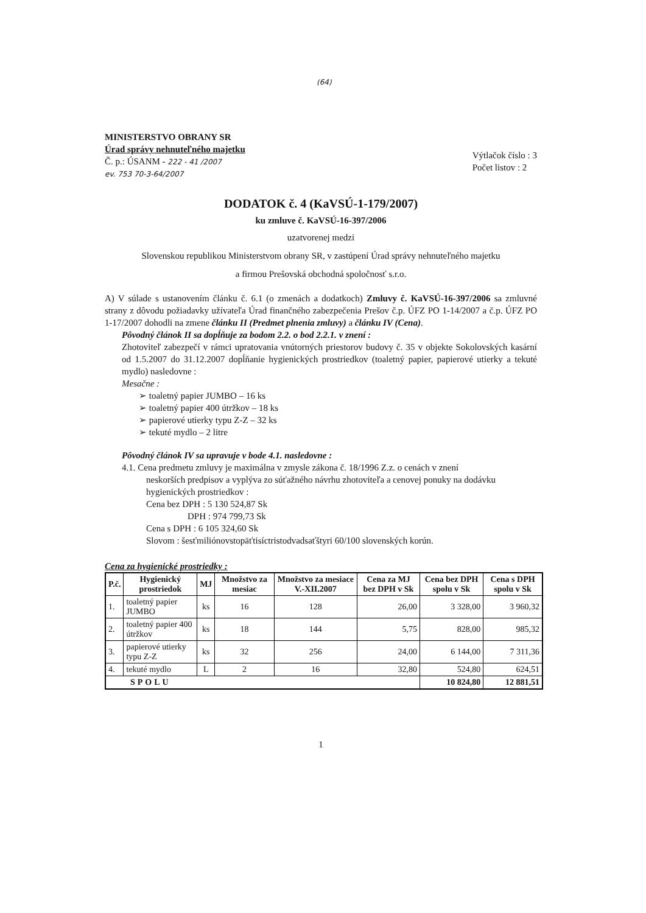(64)
MINISTERSTVO OBRANY SR
Úrad správy nehnuteľného majetku
Č. p.: ÚSANM - 222 - 41 /2007
ev. 753 70-3-64/2007
Výtlačok číslo : 3
Počet listov : 2
DODATOK č. 4 (KaVSÚ-1-179/2007)
ku zmluve č. KaVSÚ-16-397/2006
uzatvorenej medzi
Slovenskou republikou Ministerstvom obrany SR, v zastúpení Úrad správy nehnuteľného majetku
a firmou Prešovská obchodná spoločnosť s.r.o.
A) V súlade s ustanovením článku č. 6.1 (o zmenách a dodatkoch) Zmluvy č. KaVSÚ-16-397/2006 sa zmluvné strany z dôvodu požiadavky užívateľa Úrad finančného zabezpečenia Prešov č.p. ÚFZ PO 1-14/2007 a č.p. ÚFZ PO 1-17/2007 dohodli na zmene článku II (Predmet plnenia zmluvy) a článku IV (Cena).
Pôvodný článok II sa dopĺňuje za bodom 2.2. o bod 2.2.1. v znení :
Zhotoviteľ zabezpečí v rámci upratovania vnútorných priestorov budovy č. 35 v objekte Sokolovských kasární od 1.5.2007 do 31.12.2007 dopĺňanie hygienických prostriedkov (toaletný papier, papierové utierky a tekuté mydlo) nasledovne :
Mesačne :
➢ toaletný papier JUMBO – 16 ks
➢ toaletný papier 400 útržkov – 18 ks
➢ papierové utierky typu Z-Z – 32 ks
➢ tekuté mydlo – 2 litre
Pôvodný článok IV sa upravuje v bode 4.1. nasledovne :
4.1. Cena predmetu zmluvy je maximálna v zmysle zákona č. 18/1996 Z.z. o cenách v znení
neskorších predpisov a vyplýva zo súťažného návrhu zhotoviteľa a cenovej ponuky na dodávku hygienických prostriedkov :
Cena bez DPH : 5 130 524,87 Sk
DPH : 974 799,73 Sk
Cena s DPH : 6 105 324,60 Sk
Slovom : šesťmiliónovstopäťtisíctristodvadsaťštyri 60/100 slovenských korún.
Cena za hygienické prostriedky :
| P.č. | Hygienický prostriedok | MJ | Množstvo za mesiac | Množstvo za mesiace V.-XII.2007 | Cena za MJ bez DPH v Sk | Cena bez DPH spolu v Sk | Cena s DPH spolu v Sk |
| --- | --- | --- | --- | --- | --- | --- | --- |
| 1. | toaletný papier JUMBO | ks | 16 | 128 | 26,00 | 3 328,00 | 3 960,32 |
| 2. | toaletný papier 400 útržkov | ks | 18 | 144 | 5,75 | 828,00 | 985,32 |
| 3. | papierové utierky typu Z-Z | ks | 32 | 256 | 24,00 | 6 144,00 | 7 311,36 |
| 4. | tekuté mydlo | L | 2 | 16 | 32,80 | 524,80 | 624,51 |
| SPOLU | | | | | | 10 824,80 | 12 881,51 |
1